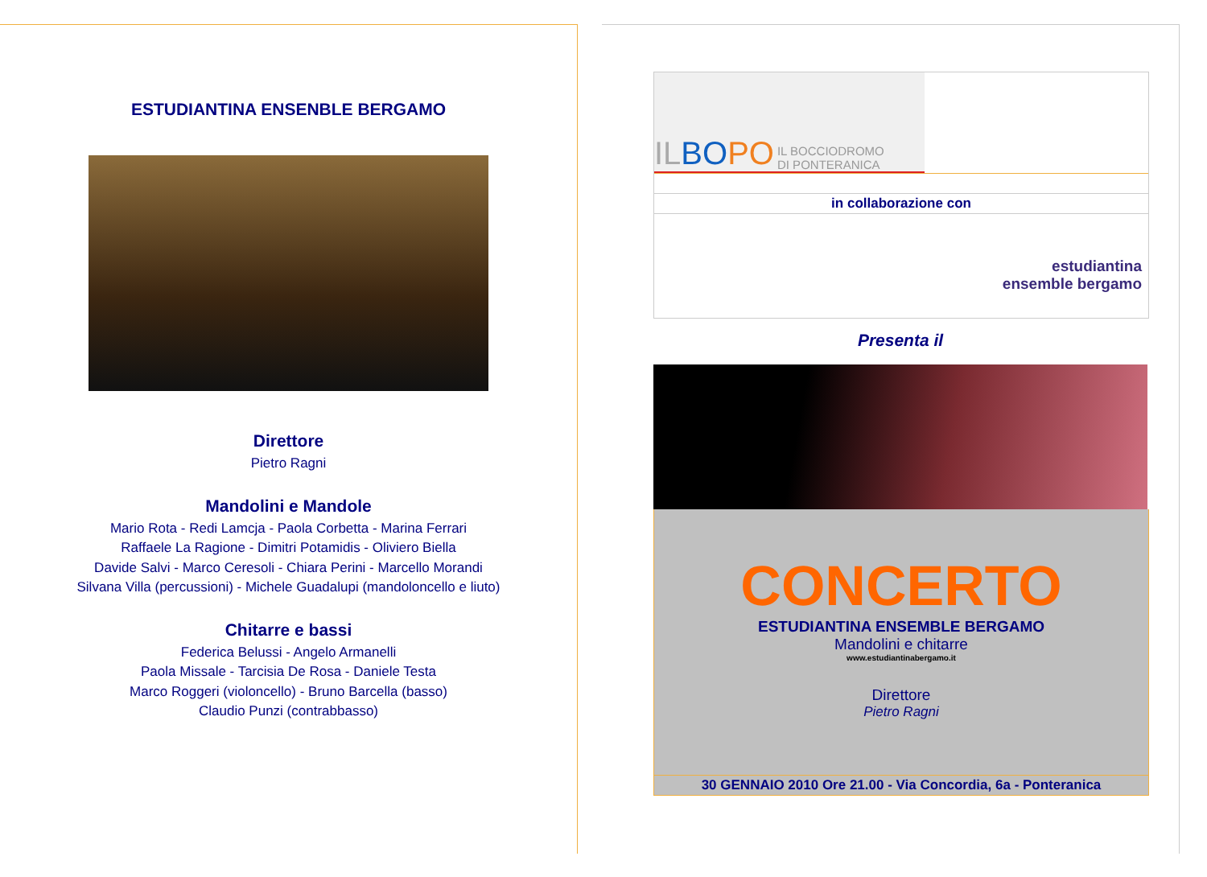ESTUDIANTINA ENSENBLE BERGAMO
Direttore
Pietro Ragni
Mandolini e Mandole
Mario Rota - Redi Lamcja - Paola Corbetta - Marina Ferrari
Raffaele La Ragione - Dimitri Potamidis - Oliviero Biella
Davide Salvi - Marco Ceresoli - Chiara Perini - Marcello Morandi
Silvana Villa (percussioni) - Michele Guadalupi (mandoloncello e liuto)
Chitarre e bassi
Federica Belussi - Angelo Armanelli
Paola Missale - Tarcisia De Rosa - Daniele Testa
Marco Roggeri (violoncello) - Bruno Barcella (basso)
Claudio Punzi (contrabbasso)
IL BO PO IL BOCCIODROMO
DI PONTERANICA
in collaborazione con
estudiantina
ensemble bergamo
Presenta il
CONCERTO
ESTUDIANTINA ENSEMBLE BERGAMO
Mandolini e chitarre
www.estudiantinabergamo.it
Direttore
Pietro Ragni
30 GENNAIO 2010 Ore 21.00 - Via Concordia, 6a - Ponteranica